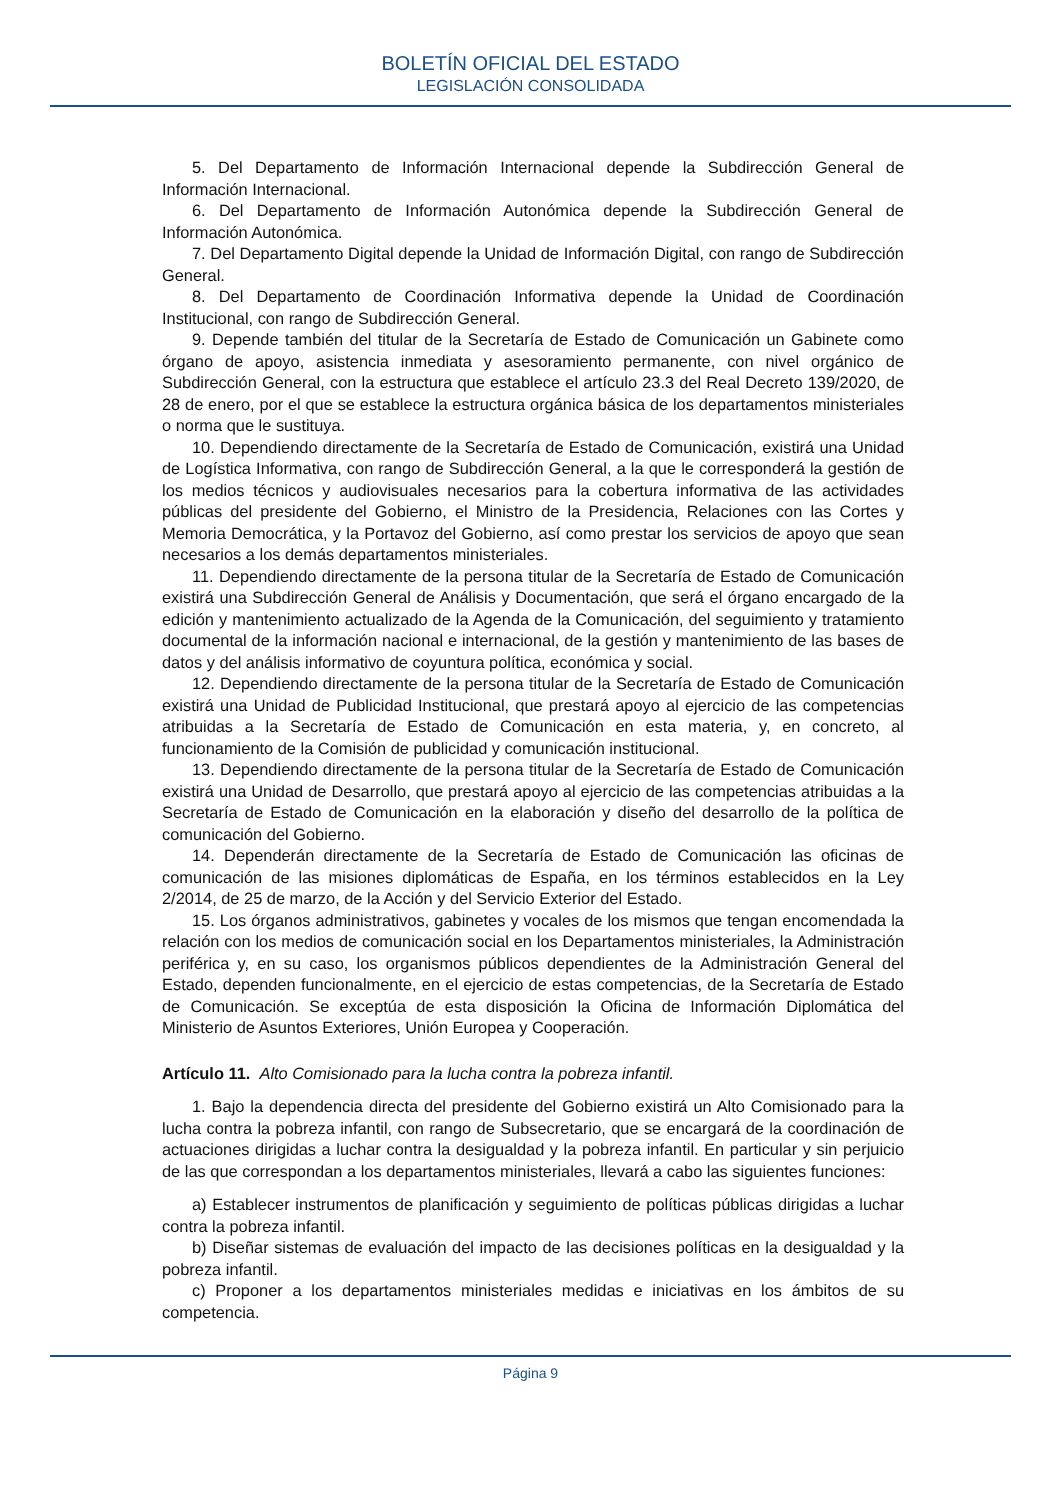BOLETÍN OFICIAL DEL ESTADO
LEGISLACIÓN CONSOLIDADA
5. Del Departamento de Información Internacional depende la Subdirección General de Información Internacional.
6. Del Departamento de Información Autonómica depende la Subdirección General de Información Autonómica.
7. Del Departamento Digital depende la Unidad de Información Digital, con rango de Subdirección General.
8. Del Departamento de Coordinación Informativa depende la Unidad de Coordinación Institucional, con rango de Subdirección General.
9. Depende también del titular de la Secretaría de Estado de Comunicación un Gabinete como órgano de apoyo, asistencia inmediata y asesoramiento permanente, con nivel orgánico de Subdirección General, con la estructura que establece el artículo 23.3 del Real Decreto 139/2020, de 28 de enero, por el que se establece la estructura orgánica básica de los departamentos ministeriales o norma que le sustituya.
10. Dependiendo directamente de la Secretaría de Estado de Comunicación, existirá una Unidad de Logística Informativa, con rango de Subdirección General, a la que le corresponderá la gestión de los medios técnicos y audiovisuales necesarios para la cobertura informativa de las actividades públicas del presidente del Gobierno, el Ministro de la Presidencia, Relaciones con las Cortes y Memoria Democrática, y la Portavoz del Gobierno, así como prestar los servicios de apoyo que sean necesarios a los demás departamentos ministeriales.
11. Dependiendo directamente de la persona titular de la Secretaría de Estado de Comunicación existirá una Subdirección General de Análisis y Documentación, que será el órgano encargado de la edición y mantenimiento actualizado de la Agenda de la Comunicación, del seguimiento y tratamiento documental de la información nacional e internacional, de la gestión y mantenimiento de las bases de datos y del análisis informativo de coyuntura política, económica y social.
12. Dependiendo directamente de la persona titular de la Secretaría de Estado de Comunicación existirá una Unidad de Publicidad Institucional, que prestará apoyo al ejercicio de las competencias atribuidas a la Secretaría de Estado de Comunicación en esta materia, y, en concreto, al funcionamiento de la Comisión de publicidad y comunicación institucional.
13. Dependiendo directamente de la persona titular de la Secretaría de Estado de Comunicación existirá una Unidad de Desarrollo, que prestará apoyo al ejercicio de las competencias atribuidas a la Secretaría de Estado de Comunicación en la elaboración y diseño del desarrollo de la política de comunicación del Gobierno.
14. Dependerán directamente de la Secretaría de Estado de Comunicación las oficinas de comunicación de las misiones diplomáticas de España, en los términos establecidos en la Ley 2/2014, de 25 de marzo, de la Acción y del Servicio Exterior del Estado.
15. Los órganos administrativos, gabinetes y vocales de los mismos que tengan encomendada la relación con los medios de comunicación social en los Departamentos ministeriales, la Administración periférica y, en su caso, los organismos públicos dependientes de la Administración General del Estado, dependen funcionalmente, en el ejercicio de estas competencias, de la Secretaría de Estado de Comunicación. Se exceptúa de esta disposición la Oficina de Información Diplomática del Ministerio de Asuntos Exteriores, Unión Europea y Cooperación.
Artículo 11. Alto Comisionado para la lucha contra la pobreza infantil.
1. Bajo la dependencia directa del presidente del Gobierno existirá un Alto Comisionado para la lucha contra la pobreza infantil, con rango de Subsecretario, que se encargará de la coordinación de actuaciones dirigidas a luchar contra la desigualdad y la pobreza infantil. En particular y sin perjuicio de las que correspondan a los departamentos ministeriales, llevará a cabo las siguientes funciones:
a) Establecer instrumentos de planificación y seguimiento de políticas públicas dirigidas a luchar contra la pobreza infantil.
b) Diseñar sistemas de evaluación del impacto de las decisiones políticas en la desigualdad y la pobreza infantil.
c) Proponer a los departamentos ministeriales medidas e iniciativas en los ámbitos de su competencia.
Página 9